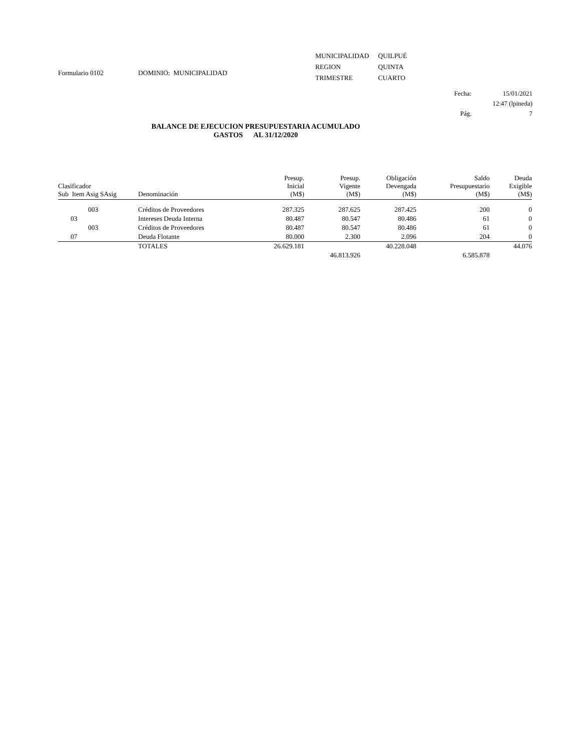Formulario 0102 DOMINIO: MUNICIPALIDAD
| MUNICIPALIDAD | QUILPUÉ |
| REGION | QUINTA |
| TRIMESTRE | CUARTO |
| Fecha: | 15/01/2021 |
| | 12:47 (lpineda) |
| Pág. | 7 |
BALANCE DE EJECUCION PRESUPUESTARIA ACUMULADO
GASTOS AL 31/12/2020
| Clasificador Sub Item Asig SAsig | Denominación | Presup. Inicial (M$) | Presup. Vigente (M$) | Obligación Devengada (M$) | Saldo Presupuestario (M$) | Deuda Exigible (M$) |
| --- | --- | --- | --- | --- | --- | --- |
| 003 | Créditos de Proveedores | 287.325 | 287.625 | 287.425 | 200 | 0 |
| 03 | Intereses Deuda Interna | 80.487 | 80.547 | 80.486 | 61 | 0 |
| 003 | Créditos de Proveedores | 80.487 | 80.547 | 80.486 | 61 | 0 |
| 07 | Deuda Flotante | 80.000 | 2.300 | 2.096 | 204 | 0 |
| | TOTALES | 26.629.181 | | 40.228.048 | | 44.076 |
| | | | 46.813.926 | | 6.585.878 | |